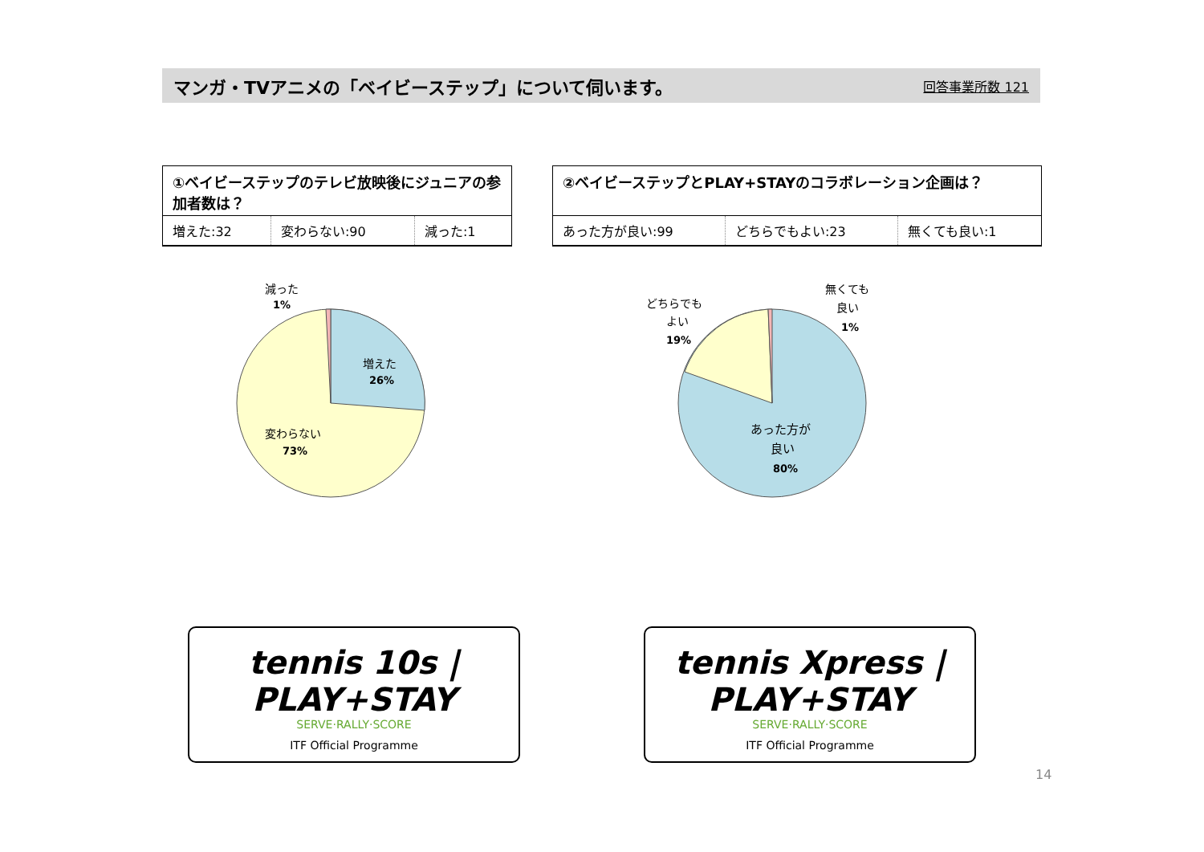マンガ・TVアニメの「ベイビーステップ」について伺います。 回答事業所数 121
①ベイビーステップのテレビ放映後にジュニアの参加者数は？
| 増えた:32 | 変わらない:90 | 減った:1 |
②ベイビーステップとPLAY+STAYのコラボレーション企画は？
| あった方が良い:99 | どちらでもよい:23 | 無くても良い:1 |
減った
1%
増えた
26%
変わらない
73%
どちらでも
よい
19%
無くても
良い
1%
あった方が
良い
80%
tennis 10s | PLAY+STAY
SERVE·RALLY·SCORE
ITF Official Programme
tennis Xpress | PLAY+STAY
SERVE·RALLY·SCORE
ITF Official Programme
14